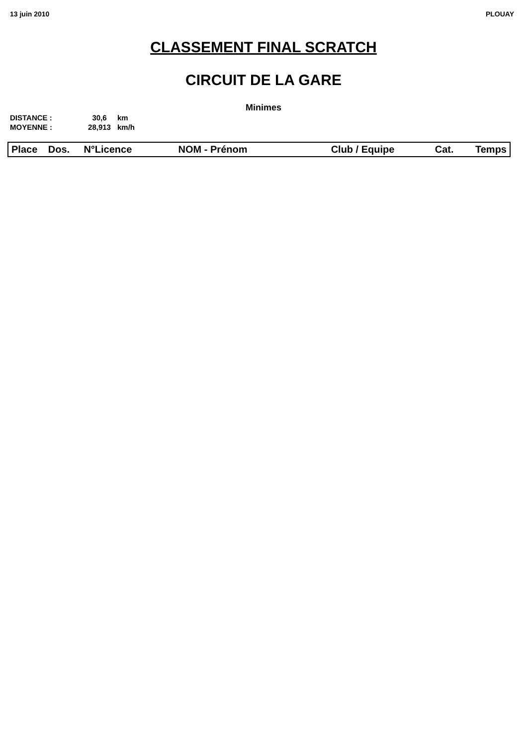13 juin 2010 PLOUAY
CLASSEMENT FINAL SCRATCH
CIRCUIT DE LA GARE
Minimes
| DISTANCE : | 30,6 | km |
| MOYENNE : | 28,913 | km/h |
| Place | Dos. | N°Licence | NOM - Prénom | Club / Equipe | Cat. | Temps |
| --- | --- | --- | --- | --- | --- | --- |